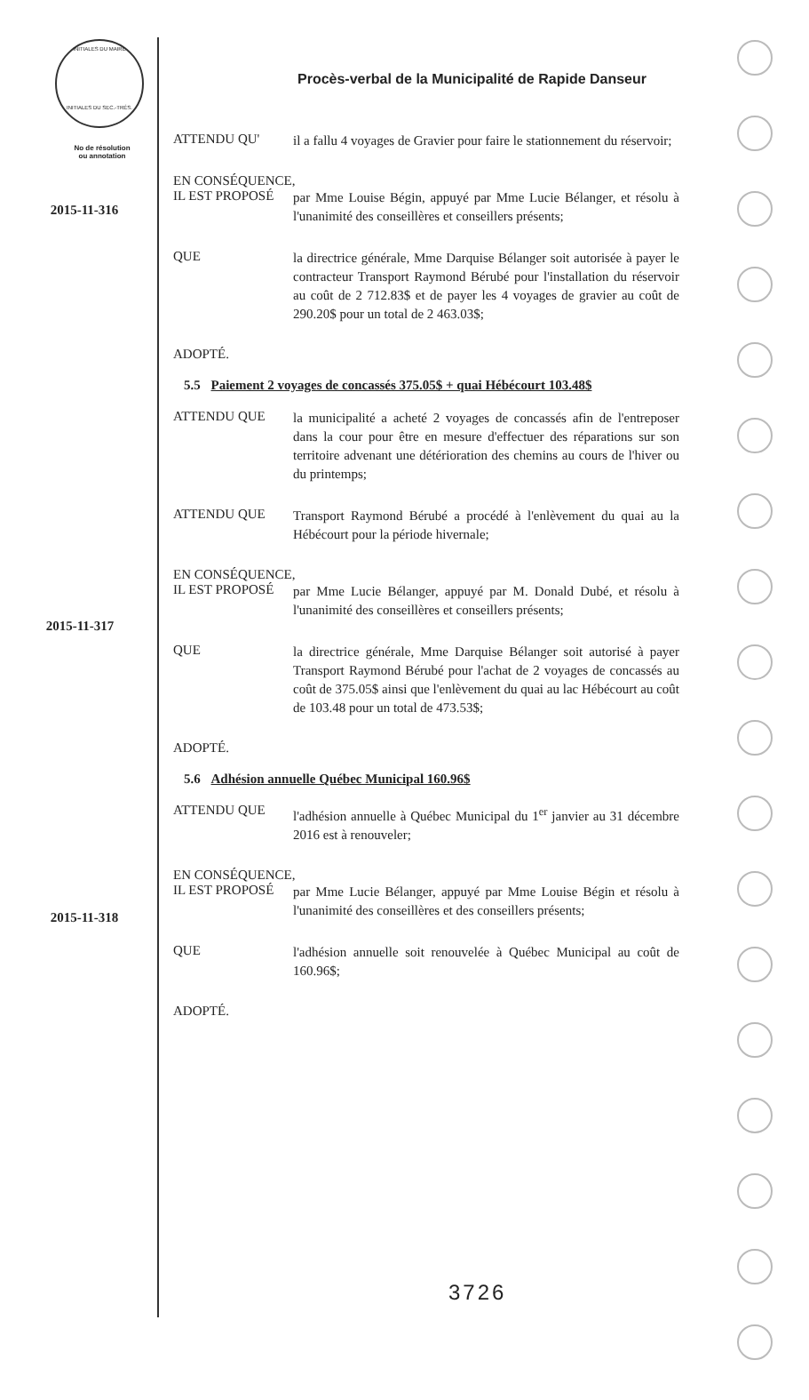INITIALES DU MAIRE
INITIALES DU SEC.-TRÉS.
No de résolution
ou annotation
2015-11-316
2015-11-317
2015-11-318
Procès-verbal de la Municipalité de Rapide Danseur
ATTENDU QU'
il a fallu 4 voyages de Gravier pour faire le stationnement du réservoir;
EN CONSÉQUENCE,
IL EST PROPOSÉ
par Mme Louise Bégin, appuyé par Mme Lucie Bélanger, et résolu à l'unanimité des conseillères et conseillers présents;
QUE
la directrice générale, Mme Darquise Bélanger soit autorisée à payer le contracteur Transport Raymond Bérubé pour l'installation du réservoir au coût de 2 712.83$ et de payer les 4 voyages de gravier au coût de 290.20$ pour un total de 2 463.03$;
ADOPTÉ.
5.5 Paiement 2 voyages de concassés 375.05$ + quai Hébécourt 103.48$
ATTENDU QUE
la municipalité a acheté 2 voyages de concassés afin de l'entreposer dans la cour pour être en mesure d'effectuer des réparations sur son territoire advenant une détérioration des chemins au cours de l'hiver ou du printemps;
ATTENDU QUE
Transport Raymond Bérubé a procédé à l'enlèvement du quai au la Hébécourt pour la période hivernale;
EN CONSÉQUENCE,
IL EST PROPOSÉ
par Mme Lucie Bélanger, appuyé par M. Donald Dubé, et résolu à l'unanimité des conseillères et conseillers présents;
QUE
la directrice générale, Mme Darquise Bélanger soit autorisé à payer Transport Raymond Bérubé pour l'achat de 2 voyages de concassés au coût de 375.05$ ainsi que l'enlèvement du quai au lac Hébécourt au coût de 103.48 pour un total de 473.53$;
ADOPTÉ.
5.6 Adhésion annuelle Québec Municipal 160.96$
ATTENDU QUE
l'adhésion annuelle à Québec Municipal du 1<sup>er</sup> janvier au 31 décembre 2016 est à renouveler;
EN CONSÉQUENCE,
IL EST PROPOSÉ
par Mme Lucie Bélanger, appuyé par Mme Louise Bégin et résolu à l'unanimité des conseillères et des conseillers présents;
QUE
l'adhésion annuelle soit renouvelée à Québec Municipal au coût de 160.96$;
ADOPTÉ.
3726